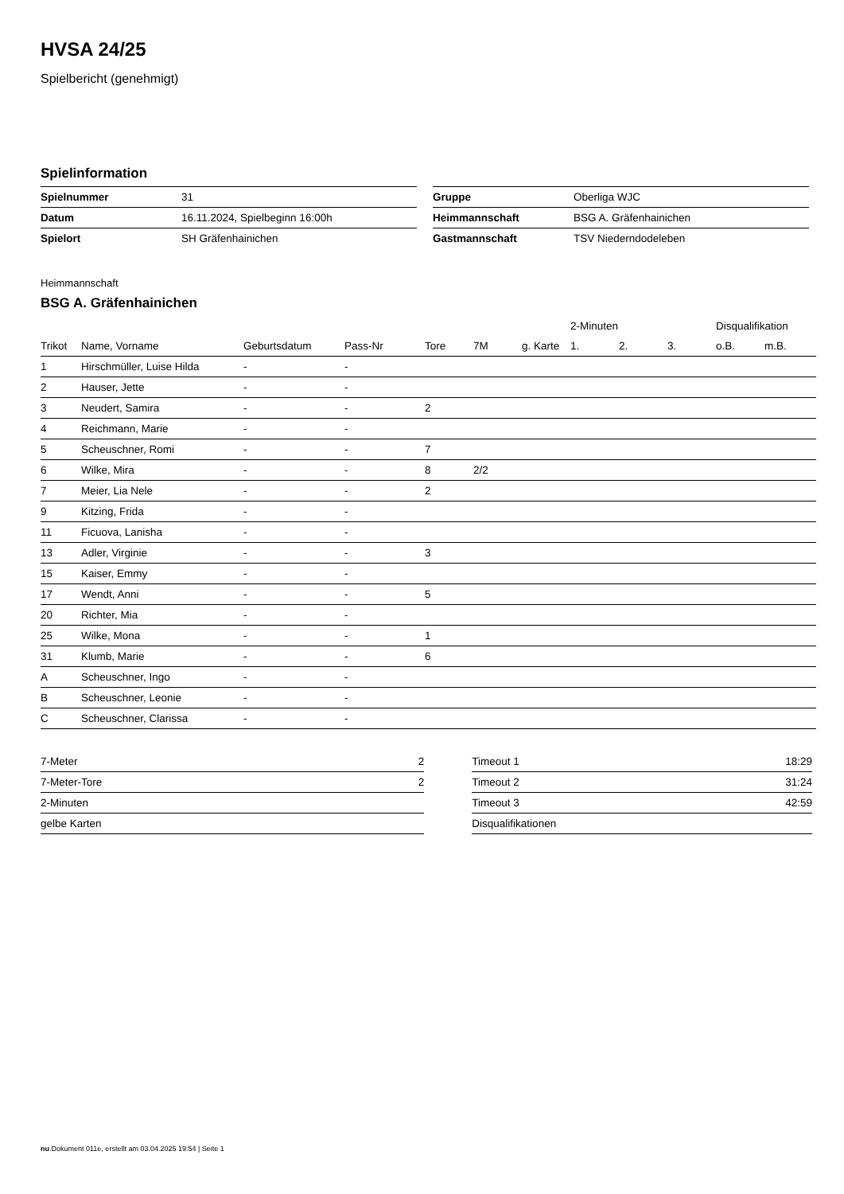HVSA 24/25
Spielbericht (genehmigt)
Spielinformation
| Spielnummer | 31 |
| Datum | 16.11.2024, Spielbeginn 16:00h |
| Spielort | SH Gräfenhainichen |
| Gruppe | Oberliga WJC |
| Heimmannschaft | BSG A. Gräfenhainichen |
| Gastmannschaft | TSV Niederndodeleben |
Heimmannschaft
BSG A. Gräfenhainichen
| | | | | | | | 2-Minuten | | | Disqualifikation | |
| --- | --- | --- | --- | --- | --- | --- | --- | --- | --- | --- | --- |
| Trikot | Name, Vorname | Geburtsdatum | Pass-Nr | Tore | 7M | g. Karte | 1. | 2. | 3. | o.B. | m.B. |
| 1 | Hirschmüller, Luise Hilda | - | - | | | | | | | | |
| 2 | Hauser, Jette | - | - | | | | | | | | |
| 3 | Neudert, Samira | - | - | 2 | | | | | | | |
| 4 | Reichmann, Marie | - | - | | | | | | | | |
| 5 | Scheuschner, Romi | - | - | 7 | | | | | | | |
| 6 | Wilke, Mira | - | - | 8 | 2/2 | | | | | | |
| 7 | Meier, Lia Nele | - | - | 2 | | | | | | | |
| 9 | Kitzing, Frida | - | - | | | | | | | | |
| 11 | Ficuova, Lanisha | - | - | | | | | | | | |
| 13 | Adler, Virginie | - | - | 3 | | | | | | | |
| 15 | Kaiser, Emmy | - | - | | | | | | | | |
| 17 | Wendt, Anni | - | - | 5 | | | | | | | |
| 20 | Richter, Mia | - | - | | | | | | | | |
| 25 | Wilke, Mona | - | - | 1 | | | | | | | |
| 31 | Klumb, Marie | - | - | 6 | | | | | | | |
| A | Scheuschner, Ingo | - | - | | | | | | | | |
| B | Scheuschner, Leonie | - | - | | | | | | | | |
| C | Scheuschner, Clarissa | - | - | | | | | | | | |
| 7-Meter | 2 |
| 7-Meter-Tore | 2 |
| 2-Minuten | |
| gelbe Karten | |
| Timeout 1 | 18:29 |
| Timeout 2 | 31:24 |
| Timeout 3 | 42:59 |
| Disqualifikationen | |
nu.Dokument 011e, erstellt am 03.04.2025 19:54 | Seite 1